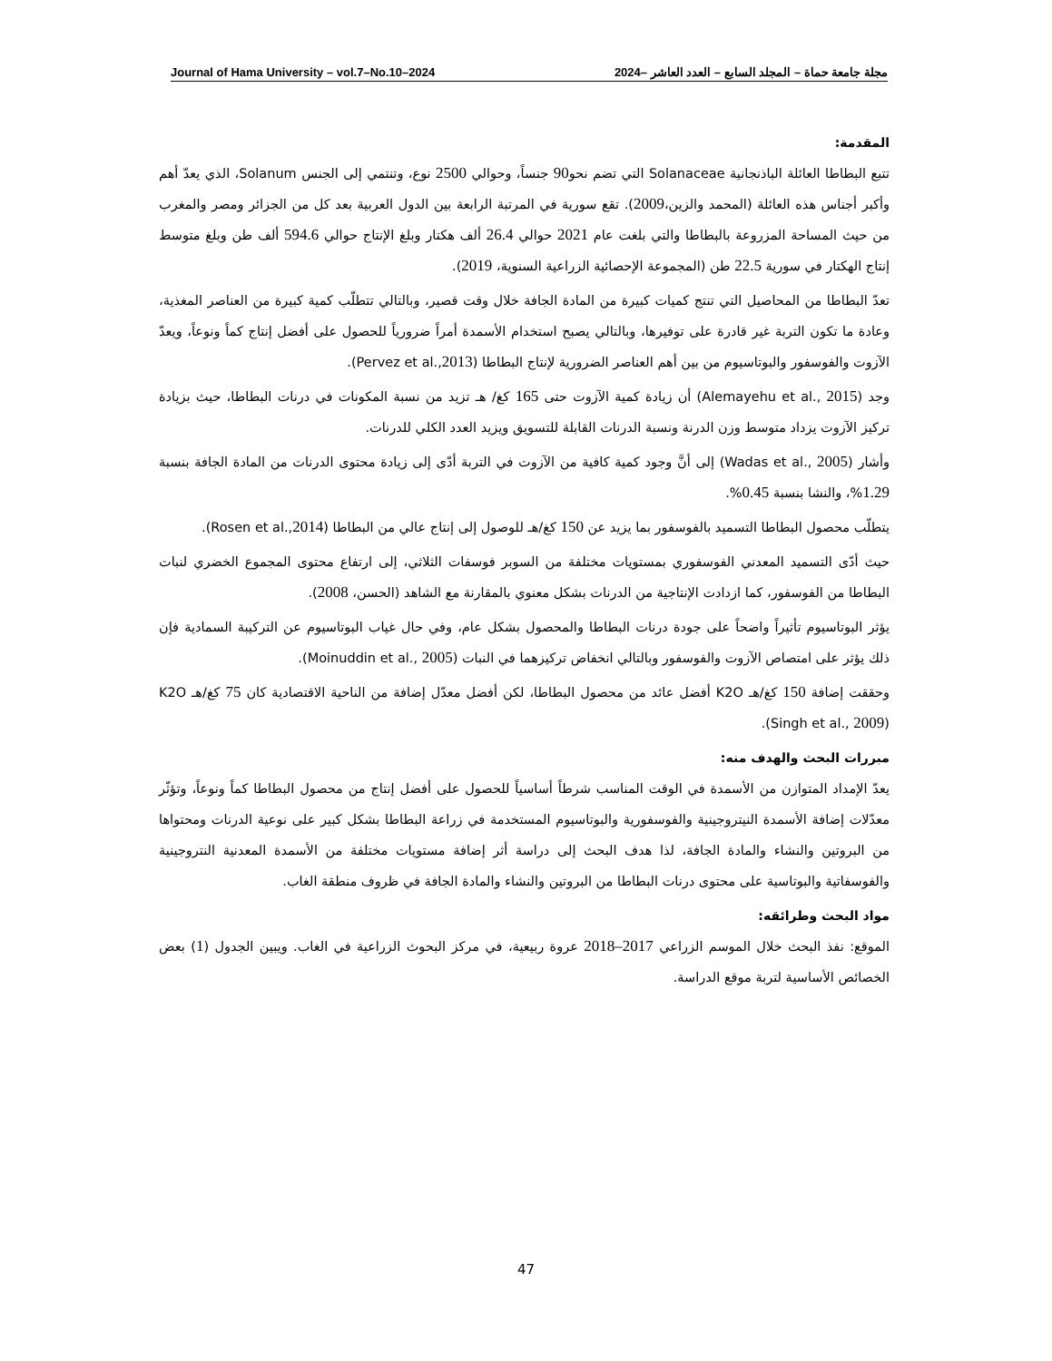Journal of Hama University – vol.7–No.10–2024 مجلة جامعة حماة – المجلد السابع – العدد العاشر –2024
المقدمة:
تتبع البطاطا العائلة الباذنجانية Solanaceae التي تضم نحو90 جنساً، وحوالي 2500 نوع، وتنتمي إلى الجنس Solanum، الذي يعدّ أهم وأكبر أجناس هذه العائلة (المحمد والزين،2009). تقع سورية في المرتبة الرابعة بين الدول العربية بعد كل من الجزائر ومصر والمغرب من حيث المساحة المزروعة بالبطاطا والتي بلغت عام 2021 حوالي 26.4 ألف هكتار وبلغ الإنتاج حوالي 594.6 ألف طن وبلغ متوسط إنتاج الهكتار في سورية 22.5 طن (المجموعة الإحصائية الزراعية السنوية، 2019).
تعدّ البطاطا من المحاصيل التي تنتج كميات كبيرة من المادة الجافة خلال وقت قصير، وبالتالي تتطلّب كمية كبيرة من العناصر المغذية، وعادة ما تكون التربة غير قادرة على توفيرها، وبالتالي يصبح استخدام الأسمدة أمراً ضرورياً للحصول على أفضل إنتاج كماً ونوعاً، ويعدّ الآزوت والفوسفور والبوتاسيوم من بين أهم العناصر الضرورية لإنتاج البطاطا (Pervez et al.,2013).
وجد (Alemayehu et al., 2015) أن زيادة كمية الآزوت حتى 165 كغ/ هـ تزيد من نسبة المكونات في درنات البطاطا، حيث بزيادة تركيز الآزوت يزداد متوسط وزن الدرنة ونسبة الدرنات القابلة للتسويق ويزيد العدد الكلي للدرنات.
وأشار (Wadas et al., 2005) إلى أنَّ وجود كمية كافية من الآزوت في التربة أدّى إلى زيادة محتوى الدرنات من المادة الجافة بنسبة 1.29%، والنشا بنسبة 0.45%.
يتطلّب محصول البطاطا التسميد بالفوسفور بما يزيد عن 150 كغ/هـ للوصول إلى إنتاج عالي من البطاطا (Rosen et al.,2014).
حيث أدّى التسميد المعدني الفوسفوري بمستويات مختلفة من السوبر فوسفات الثلاثي، إلى ارتفاع محتوى المجموع الخضري لنبات البطاطا من الفوسفور، كما ازدادت الإنتاجية من الدرنات بشكل معنوي بالمقارنة مع الشاهد (الحسن، 2008).
يؤثر البوتاسيوم تأثيراً واضحاً على جودة درنات البطاطا والمحصول بشكل عام، وفي حال غياب البوتاسيوم عن التركيبة السمادية فإن ذلك يؤثر على امتصاص الآزوت والفوسفور وبالتالي انخفاض تركيزهما في النبات (Moinuddin et al., 2005).
وحققت إضافة 150 كغ/هـ K2O أفضل عائد من محصول البطاطا، لكن أفضل معدّل إضافة من الناحية الاقتصادية كان 75 كغ/هـ K2O (Singh et al., 2009).
مبررات البحث والهدف منه:
يعدّ الإمداد المتوازن من الأسمدة في الوقت المناسب شرطاً أساسياً للحصول على أفضل إنتاج من محصول البطاطا كماً ونوعاً، وتؤثّر معدّلات إضافة الأسمدة النيتروجينية والفوسفورية والبوتاسيوم المستخدمة في زراعة البطاطا بشكل كبير على نوعية الدرنات ومحتواها من البروتين والنشاء والمادة الجافة، لذا هدف البحث إلى دراسة أثر إضافة مستويات مختلفة من الأسمدة المعدنية النتروجينية والفوسفاتية والبوتاسية على محتوى درنات البطاطا من البروتين والنشاء والمادة الجافة في ظروف منطقة الغاب.
مواد البحث وطرائقه:
الموقع: نفذ البحث خلال الموسم الزراعي 2017–2018 عروة ربيعية، في مركز البحوث الزراعية في الغاب. ويبين الجدول (1) بعض الخصائص الأساسية لتربة موقع الدراسة.
47